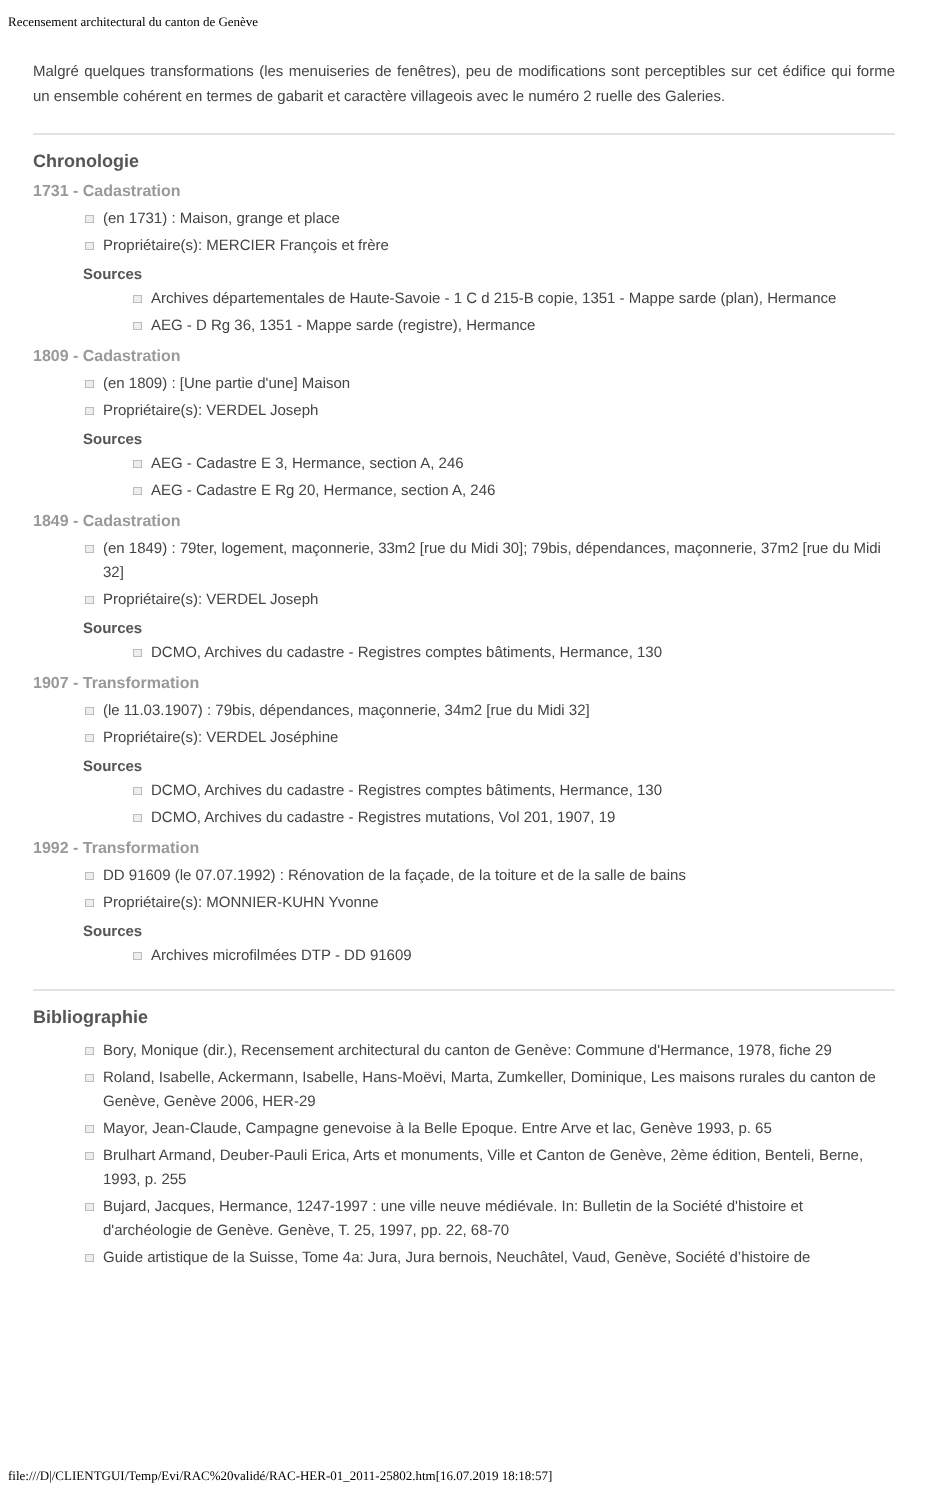Recensement architectural du canton de Genève
Malgré quelques transformations (les menuiseries de fenêtres), peu de modifications sont perceptibles sur cet édifice qui forme un ensemble cohérent en termes de gabarit et caractère villageois avec le numéro 2 ruelle des Galeries.
Chronologie
1731 - Cadastration
(en 1731) : Maison, grange et place
Propriétaire(s): MERCIER François et frère
Sources
Archives départementales de Haute-Savoie - 1 C d 215-B copie, 1351 - Mappe sarde (plan), Hermance
AEG - D Rg 36, 1351 - Mappe sarde (registre), Hermance
1809 - Cadastration
(en 1809) : [Une partie d'une] Maison
Propriétaire(s): VERDEL Joseph
Sources
AEG - Cadastre E 3, Hermance, section A, 246
AEG - Cadastre E Rg 20, Hermance, section A, 246
1849 - Cadastration
(en 1849) : 79ter, logement, maçonnerie, 33m2 [rue du Midi 30]; 79bis, dépendances, maçonnerie, 37m2 [rue du Midi 32]
Propriétaire(s): VERDEL Joseph
Sources
DCMO, Archives du cadastre - Registres comptes bâtiments, Hermance, 130
1907 - Transformation
(le 11.03.1907) : 79bis, dépendances, maçonnerie, 34m2 [rue du Midi 32]
Propriétaire(s): VERDEL Joséphine
Sources
DCMO, Archives du cadastre - Registres comptes bâtiments, Hermance, 130
DCMO, Archives du cadastre - Registres mutations, Vol 201, 1907, 19
1992 - Transformation
DD 91609 (le 07.07.1992) : Rénovation de la façade, de la toiture et de la salle de bains
Propriétaire(s): MONNIER-KUHN Yvonne
Sources
Archives microfilmées DTP - DD 91609
Bibliographie
Bory, Monique (dir.), Recensement architectural du canton de Genève: Commune d'Hermance, 1978, fiche 29
Roland, Isabelle, Ackermann, Isabelle, Hans-Moëvi, Marta, Zumkeller, Dominique, Les maisons rurales du canton de Genève, Genève 2006, HER-29
Mayor, Jean-Claude, Campagne genevoise à la Belle Epoque. Entre Arve et lac, Genève 1993, p. 65
Brulhart Armand, Deuber-Pauli Erica, Arts et monuments, Ville et Canton de Genève, 2ème édition, Benteli, Berne, 1993, p. 255
Bujard, Jacques, Hermance, 1247-1997 : une ville neuve médiévale. In: Bulletin de la Société d'histoire et d'archéologie de Genève. Genève, T. 25, 1997, pp. 22, 68-70
Guide artistique de la Suisse, Tome 4a: Jura, Jura bernois, Neuchâtel, Vaud, Genève, Société d’histoire de
file:///D|/CLIENTGUI/Temp/Evi/RAC%20validé/RAC-HER-01_2011-25802.htm[16.07.2019 18:18:57]